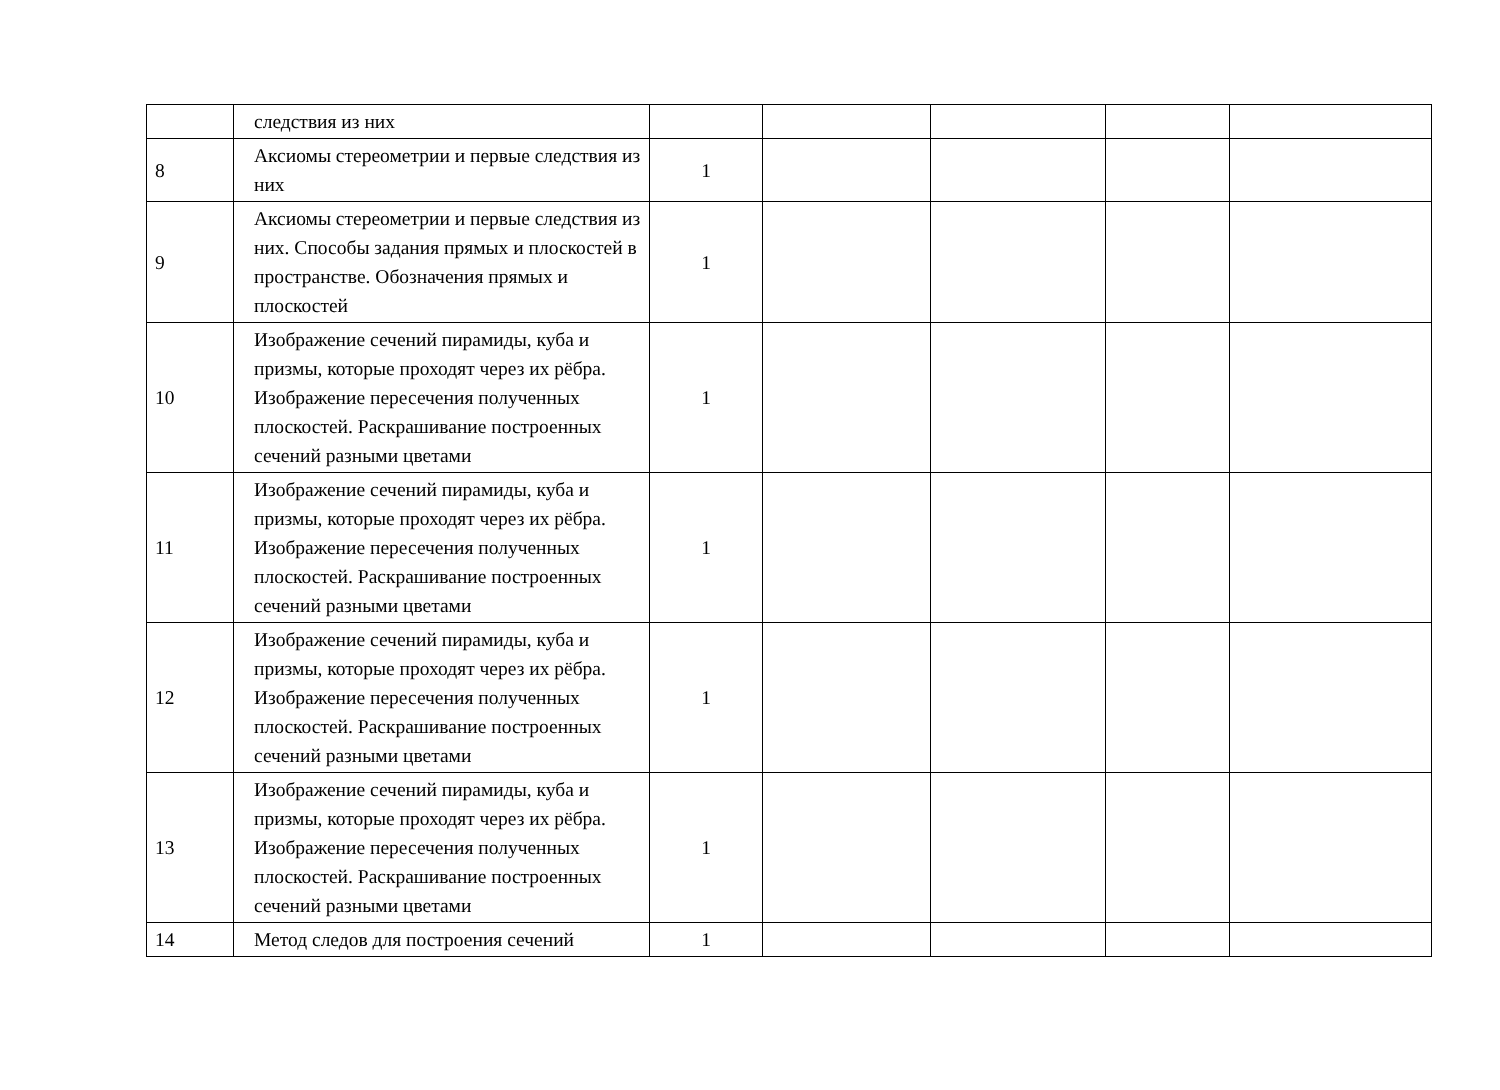| | следствия из них | | | | | |
| 8 | Аксиомы стереометрии и первые следствия из них | 1 | | | | |
| 9 | Аксиомы стереометрии и первые следствия из них. Способы задания прямых и плоскостей в пространстве. Обозначения прямых и плоскостей | 1 | | | | |
| 10 | Изображение сечений пирамиды, куба и призмы, которые проходят через их рёбра. Изображение пересечения полученных плоскостей. Раскрашивание построенных сечений разными цветами | 1 | | | | |
| 11 | Изображение сечений пирамиды, куба и призмы, которые проходят через их рёбра. Изображение пересечения полученных плоскостей. Раскрашивание построенных сечений разными цветами | 1 | | | | |
| 12 | Изображение сечений пирамиды, куба и призмы, которые проходят через их рёбра. Изображение пересечения полученных плоскостей. Раскрашивание построенных сечений разными цветами | 1 | | | | |
| 13 | Изображение сечений пирамиды, куба и призмы, которые проходят через их рёбра. Изображение пересечения полученных плоскостей. Раскрашивание построенных сечений разными цветами | 1 | | | | |
| 14 | Метод следов для построения сечений | 1 | | | | |